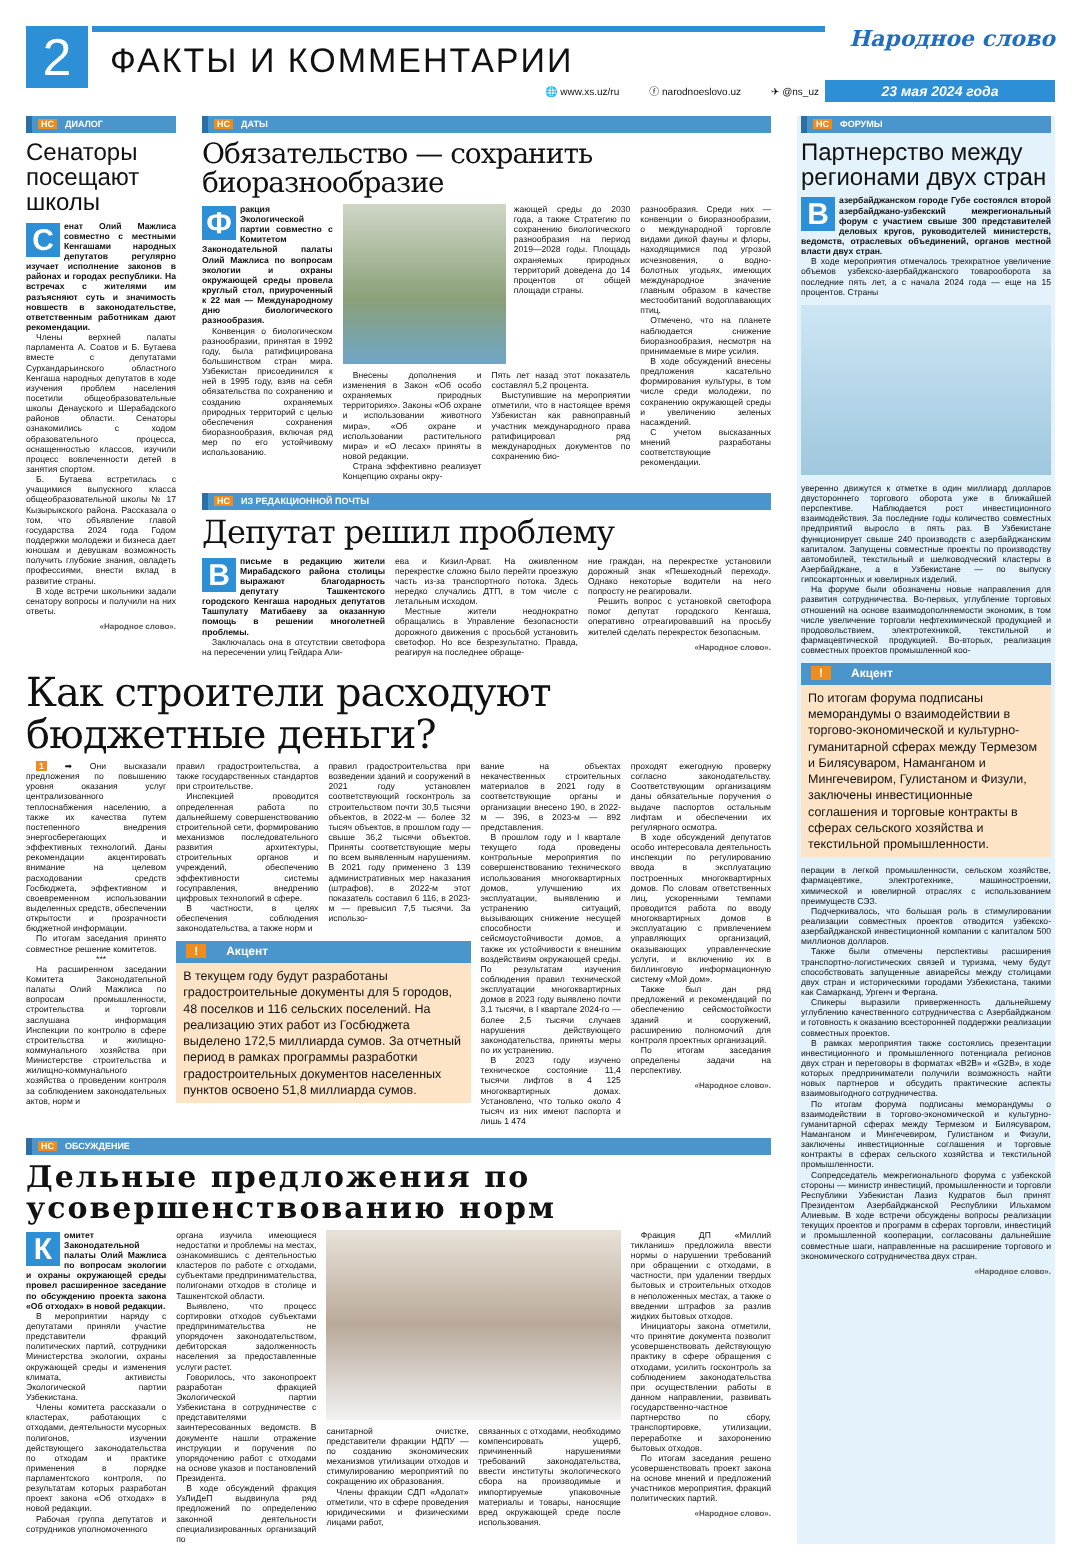2
ФАКТЫ И КОММЕНТАРИИ
🌐 www.xs.uz/ru ⓕ narodnoeslovo.uz ✈ @ns_uz
Народное слово
23 мая 2024 года
НС ДИАЛОГ
Сенаторы посещают школы
Сенат Олий Мажлиса совместно с местными Кенгашами народных депутатов регулярно изучает исполнение законов в районах и городах республики. На встречах с жителями им разъясняют суть и значимость новшеств в законодательстве, ответственным работникам дают рекомендации.
Члены верхней палаты парламента А. Соатов и Б. Бутаева вместе с депутатами Сурхандарьинского областного Кенгаша народных депутатов в ходе изучения проблем населения посетили общеобразовательные школы Денауского и Шерабадского районов области. Сенаторы ознакомились с ходом образовательного процесса, оснащенностью классов, изучили процесс вовлеченности детей в занятия спортом.
Б. Бутаева встретилась с учащимися выпускного класса общеобразовательной школы № 17 Кызырыкского района. Рассказала о том, что объявление главой государства 2024 года Годом поддержки молодежи и бизнеса дает юношам и девушкам возможность получить глубокие знания, овладеть профессиями, внести вклад в развитие страны.
В ходе встречи школьники задали сенатору вопросы и получили на них ответы.
«Народное слово».
НС ДАТЫ
Обязательство — сохранить биоразнообразие
Фракция Экологической партии совместно с Комитетом Законодательной палаты Олий Мажлиса по вопросам экологии и охраны окружающей среды провела круглый стол, приуроченный к 22 мая — Международному дню биологического разнообразия.
Конвенция о биологическом разнообразии, принятая в 1992 году, была ратифицирована большинством стран мира. Узбекистан присоединился к ней в 1995 году, взяв на себя обязательства по сохранению и созданию охраняемых природных территорий с целью обеспечения сохранения биоразнообразия, включая ряд мер по его устойчивому использованию.
жающей среды до 2030 года, а также Стратегию по сохранению биологического разнообразия на период 2019—2028 годы. Площадь охраняемых природных территорий доведена до 14 процентов от общей площади страны.
Внесены дополнения и изменения в Закон «Об особо охраняемых природных территориях». Законы «Об охране и использовании животного мира», «Об охране и использовании растительного мира» и «О лесах» приняты в новой редакции.
Страна эффективно реализует Концепцию охраны окру-
Пять лет назад этот показатель составлял 5,2 процента.
Выступившие на мероприятии отметили, что в настоящее время Узбекистан как равноправный участник международного права ратифицировал ряд международных документов по сохранению био-
разнообразия. Среди них — конвенции о биоразнообразии, о международной торговле видами дикой фауны и флоры, находящимися под угрозой исчезновения, о водно-болотных угодьях, имеющих международное значение главным образом в качестве местообитаний водоплавающих птиц.
Отмечено, что на планете наблюдается снижение биоразнообразия, несмотря на принимаемые в мире усилия.
В ходе обсуждений внесены предложения касательно формирования культуры, в том числе среди молодежи, по сохранению окружающей среды и увеличению зеленых насаждений.
С учетом высказанных мнений разработаны соответствующие рекомендации.
НС ИЗ РЕДАКЦИОННОЙ ПОЧТЫ
Депутат решил проблему
В письме в редакцию жители Мирабадского района столицы выражают благодарность депутату Ташкентского городского Кенгаша народных депутатов Ташпулату Матибаеву за оказанную помощь в решении многолетней проблемы.
Заключалась она в отсутствии светофора на пересечении улиц Гейдара Али-
ева и Кизил-Арват. На оживленном перекрестке сложно было перейти проезжую часть из-за транспортного потока. Здесь нередко случались ДТП, в том числе с летальным исходом.
Местные жители неоднократно обращались в Управление безопасности дорожного движения с просьбой установить светофор. Но все безрезультатно. Правда, реагируя на последнее обраще-
ние граждан, на перекрестке установили дорожный знак «Пешеходный переход». Однако некоторые водители на него попросту не реагировали.
Решить вопрос с установкой светофора помог депутат городского Кенгаша, оперативно отреагировавший на просьбу жителей сделать перекресток безопасным.
«Народное слово».
Как строители расходуют бюджетные деньги?
1 ➡ Они высказали предложения по повышению уровня оказания услуг централизованного теплоснабжения населению, а также их качества путем постепенного внедрения энергосберегающих и эффективных технологий. Даны рекомендации акцентировать внимание на целевом расходовании средств Госбюджета, эффективном и своевременном использовании выделенных средств, обеспечении открытости и прозрачности бюджетной информации.
По итогам заседания принято совместное решение комитетов.
***
На расширенном заседании Комитета Законодательной палаты Олий Мажлиса по вопросам промышленности, строительства и торговли заслушана информация Инспекции по контролю в сфере строительства и жилищно-коммунального хозяйства при Министерстве строительства и жилищно-коммунального хозяйства о проведении контроля за соблюдением законодательных актов, норм и
правил градостроительства, а также государственных стандартов при строительстве.
Инспекцией проводится определенная работа по дальнейшему совершенствованию строительной сети, формированию механизмов последовательного развития архитектуры, строительных органов и учреждений, обеспечению эффективности системы госуправления, внедрению цифровых технологий в сфере.
В частности, в целях обеспечения соблюдения законодательства, а также норм и
правил градостроительства при возведении зданий и сооружений в 2021 году установлен соответствующий госконтроль за строительством почти 30,5 тысячи объектов, в 2022-м — более 32 тысяч объектов, в прошлом году — свыше 36,2 тысячи объектов. Приняты соответствующие меры по всем выявленным нарушениям. В 2021 году применено 3 139 административных мер наказания (штрафов), в 2022-м этот показатель составил 6 116, в 2023-м — превысил 7,5 тысячи. За использо-
! Акцент
В текущем году будут разработаны градостроительные документы для 5 городов, 48 поселков и 116 сельских поселений. На реализацию этих работ из Госбюджета выделено 172,5 миллиарда сумов. За отчетный период в рамках программы разработки градостроительных документов населенных пунктов освоено 51,8 миллиарда сумов.
вание на объектах некачественных строительных материалов в 2021 году в соответствующие органы и организации внесено 190, в 2022-м — 396, в 2023-м — 892 представления.
В прошлом году и I квартале текущего года проведены контрольные мероприятия по совершенствованию технического использования многоквартирных домов, улучшению их эксплуатации, выявлению и устранению ситуаций, вызывающих снижение несущей способности и сейсмоустойчивости домов, а также их устойчивости к внешним воздействиям окружающей среды. По результатам изучения соблюдения правил технической эксплуатации многоквартирных домов в 2023 году выявлено почти 3,1 тысячи, в I квартале 2024-го — более 2,5 тысячи случаев нарушения действующего законодательства, приняты меры по их устранению.
В 2023 году изучено техническое состояние 11,4 тысячи лифтов в 4 125 многоквартирных домах. Установлено, что только около 4 тысяч из них имеют паспорта и лишь 1 474
проходят ежегодную проверку согласно законодательству. Соответствующим организациям даны обязательные поручения о выдаче паспортов остальным лифтам и обеспечении их регулярного осмотра.
В ходе обсуждений депутатов особо интересовала деятельность инспекции по регулированию ввода в эксплуатацию построенных многоквартирных домов. По словам ответственных лиц, ускоренными темпами проводится работа по вводу многоквартирных домов в эксплуатацию с привлечением управляющих организаций, оказывающих управленческие услуги, и включению их в биллинговую информационную систему «Мой дом».
Также был дан ряд предложений и рекомендаций по обеспечению сейсмостойкости зданий и сооружений, расширению полномочий для контроля проектных организаций.
По итогам заседания определены задачи на перспективу.
«Народное слово».
НС ОБСУЖДЕНИЕ
Дельные предложения по усовершенствованию норм
Комитет Законодательной палаты Олий Мажлиса по вопросам экологии и охраны окружающей среды провел расширенное заседание по обсуждению проекта закона «Об отходах» в новой редакции.
В мероприятии наряду с депутатами приняли участие представители фракций политических партий, сотрудники Министерства экологии, охраны окружающей среды и изменения климата, активисты Экологической партии Узбекистана.
Члены комитета рассказали о кластерах, работающих с отходами, деятельности мусорных полигонов, изучении действующего законодательства по отходам и практике применения в порядке парламентского контроля, по результатам которых разработан проект закона «Об отходах» в новой редакции.
Рабочая группа депутатов и сотрудников уполномоченного
органа изучила имеющиеся недостатки и проблемы на местах, ознакомившись с деятельностью кластеров по работе с отходами, субъектами предпринимательства, полигонами отходов в столице и Ташкентской области.
Выявлено, что процесс сортировки отходов субъектами предпринимательства не упорядочен законодательством, дебиторская задолженность населения за предоставленные услуги растет.
Говорилось, что законопроект разработан фракцией Экологической партии Узбекистана в сотрудничестве с представителями заинтересованных ведомств. В документе нашли отражение инструкции и поручения по упорядочению работ с отходами на основе указов и постановлений Президента.
В ходе обсуждений фракция УзЛиДеП выдвинула ряд предложений по определению законной деятельности специализированных организаций по
санитарной очистке, представители фракции НДПУ — по созданию экономических механизмов утилизации отходов и стимулированию мероприятий по сокращению их образования.
Члены фракции СДП «Адолат» отметили, что в сфере проведения юридическими и физическими лицами работ,
связанных с отходами, необходимо компенсировать ущерб, причиненный нарушениями требований законодательства, ввести институты экологического сбора на производимые и импортируемые упаковочные материалы и товары, наносящие вред окружающей среде после использования.
Фракция ДП «Миллий тикланиш» предложила ввести нормы о нарушении требований при обращении с отходами, в частности, при удалении твердых бытовых и строительных отходов в неположенных местах, а также о введении штрафов за разлив жидких бытовых отходов.
Инициаторы закона отметили, что принятие документа позволит усовершенствовать действующую практику в сфере обращения с отходами, усилить госконтроль за соблюдением законодательства при осуществлении работы в данном направлении, развивать государственно-частное партнерство по сбору, транспортировке, утилизации, переработке и захоронению бытовых отходов.
По итогам заседания решено усовершенствовать проект закона на основе мнений и предложений участников мероприятия, фракций политических партий.
«Народное слово».
НС ФОРУМЫ
Партнерство между регионами двух стран
В азербайджанском городе Губе состоялся второй азербайджано-узбекский межрегиональный форум с участием свыше 300 представителей деловых кругов, руководителей министерств, ведомств, отраслевых объединений, органов местной власти двух стран.
В ходе мероприятия отмечалось трехкратное увеличение объемов узбекско-азербайджанского товарооборота за последние пять лет, а с начала 2024 года — еще на 15 процентов. Страны
уверенно движутся к отметке в один миллиард долларов двустороннего торгового оборота уже в ближайшей перспективе. Наблюдается рост инвестиционного взаимодействия. За последние годы количество совместных предприятий выросло в пять раз. В Узбекистане функционирует свыше 240 производств с азербайджанским капиталом. Запущены совместные проекты по производству автомобилей, текстильный и шелководческий кластеры в Азербайджане, а в Узбекистане — по выпуску гипсокартонных и ювелирных изделий.
На форуме были обозначены новые направления для развития сотрудничества. Во-первых, углубление торговых отношений на основе взаимодополняемости экономик, в том числе увеличение торговли нефтехимической продукцией и продовольствием, электротехникой, текстильной и фармацевтической продукцией. Во-вторых, реализация совместных проектов промышленной коо-
! Акцент
По итогам форума подписаны меморандумы о взаимодействии в торгово-экономической и культурно-гуманитарной сферах между Термезом и Билясуваром, Наманганом и Мингечевиром, Гулистаном и Физули, заключены инвестиционные соглашения и торговые контракты в сферах сельского хозяйства и текстильной промышленности.
перации в легкой промышленности, сельском хозяйстве, фармацевтике, электротехнике, машиностроении, химической и ювелирной отраслях с использованием преимуществ СЭЗ.
Подчеркивалось, что большая роль в стимулировании реализации совместных проектов отводится узбекско-азербайджанской инвестиционной компании с капиталом 500 миллионов долларов.
Также были отмечены перспективы расширения транспортно-логистических связей и туризма, чему будут способствовать запущенные авиарейсы между столицами двух стран и историческими городами Узбекистана, такими как Самарканд, Ургенч и Фергана.
Спикеры выразили приверженность дальнейшему углублению качественного сотрудничества с Азербайджаном и готовность к оказанию всесторонней поддержки реализации совместных проектов.
В рамках мероприятия также состоялись презентации инвестиционного и промышленного потенциала регионов двух стран и переговоры в форматах «B2B» и «G2B», в ходе которых предприниматели получили возможность найти новых партнеров и обсудить практические аспекты взаимовыгодного сотрудничества.
По итогам форума подписаны меморандумы о взаимодействии в торгово-экономической и культурно-гуманитарной сферах между Термезом и Билясуваром, Наманганом и Мингечевиром, Гулистаном и Физули, заключены инвестиционные соглашения и торговые контракты в сферах сельского хозяйства и текстильной промышленности.
Сопредседатель межрегионального форума с узбекской стороны — министр инвестиций, промышленности и торговли Республики Узбекистан Лазиз Кудратов был принят Президентом Азербайджанской Республики Ильхамом Алиевым. В ходе встречи обсуждены вопросы реализации текущих проектов и программ в сферах торговли, инвестиций и промышленной кооперации, согласованы дальнейшие совместные шаги, направленные на расширение торгового и экономического сотрудничества двух стран.
«Народное слово».